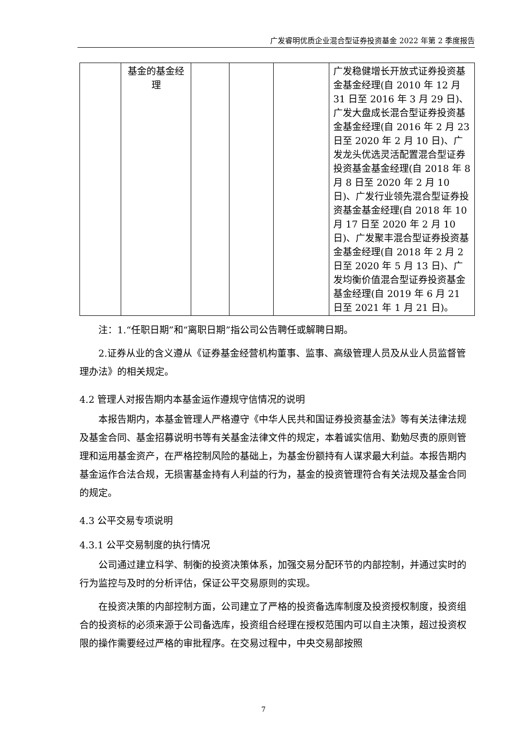广发睿明优质企业混合型证券投资基金 2022 年第 2 季度报告
| | 基金的基金经理 | | | | 广发稳健增长开放式证券投资基金基金经理(自 2010 年 12 月 31 日至 2016 年 3 月 29 日)、广发大盘成长混合型证券投资基金基金经理(自 2016 年 2 月 23 日至 2020 年 2 月 10 日)、广发龙头优选灵活配置混合型证券投资基金基金经理(自 2018 年 8 月 8 日至 2020 年 2 月 10 日)、广发行业领先混合型证券投资基金基金经理(自 2018 年 10 月 17 日至 2020 年 2 月 10 日)、广发聚丰混合型证券投资基金基金经理(自 2018 年 2 月 2 日至 2020 年 5 月 13 日)、广发均衡价值混合型证券投资基金基金经理(自 2019 年 6 月 21 日至 2021 年 1 月 21 日)。 |
注：1.“任职日期”和“离职日期”指公司公告聘任或解聘日期。
2.证券从业的含义遵从《证券基金经营机构董事、监事、高级管理人员及从业人员监督管理办法》的相关规定。
4.2 管理人对报告期内本基金运作遵规守信情况的说明
本报告期内，本基金管理人严格遵守《中华人民共和国证券投资基金法》等有关法律法规及基金合同、基金招募说明书等有关基金法律文件的规定，本着诚实信用、勤勉尽责的原则管理和运用基金资产，在严格控制风险的基础上，为基金份额持有人谋求最大利益。本报告期内基金运作合法合规，无损害基金持有人利益的行为，基金的投资管理符合有关法规及基金合同的规定。
4.3 公平交易专项说明
4.3.1 公平交易制度的执行情况
公司通过建立科学、制衡的投资决策体系，加强交易分配环节的内部控制，并通过实时的行为监控与及时的分析评估，保证公平交易原则的实现。
在投资决策的内部控制方面，公司建立了严格的投资备选库制度及投资授权制度，投资组合的投资标的必须来源于公司备选库，投资组合经理在授权范围内可以自主决策，超过投资权限的操作需要经过严格的审批程序。在交易过程中，中央交易部按照
7